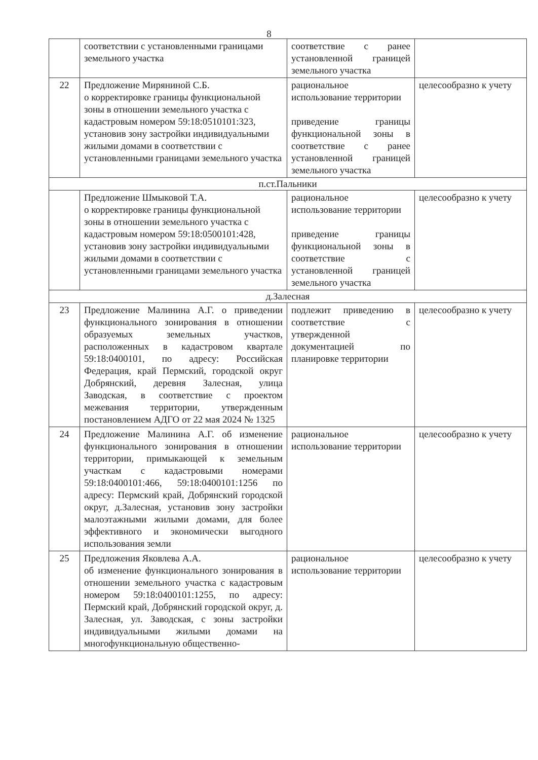8
| | соответствии с установленными границами земельного участка | соответствие с ранее установленной границей земельного участка | |
| 22 | Предложение Миряниной С.Б. о корректировке границы функциональной зоны в отношении земельного участка с кадастровым номером 59:18:0510101:323, установив зону застройки индивидуальными жилыми домами в соответствии с установленными границами земельного участка | рациональное использование территории приведение границы функциональной зоны в соответствие с ранее установленной границей земельного участка | целесообразно к учету |
| п.ст.Пальники | | | |
| | Предложение Шмыковой Т.А. о корректировке границы функциональной зоны в отношении земельного участка с кадастровым номером 59:18:0500101:428, установив зону застройки индивидуальными жилыми домами в соответствии с установленными границами земельного участка | рациональное использование территории приведение границы функциональной зоны в соответствие с установленной границей земельного участка | целесообразно к учету |
| д.Залесная | | | |
| 23 | Предложение Малинина А.Г. о приведении функционального зонирования в отношении образуемых земельных участков, расположенных в кадастровом квартале 59:18:0400101, по адресу: Российская Федерация, край Пермский, городской округ Добрянский, деревня Залесная, улица Заводская, в соответствие с проектом межевания территории, утвержденным постановлением АДГО от 22 мая 2024 № 1325 | подлежит приведению в соответствие с утвержденной документацией по планировке территории | целесообразно к учету |
| 24 | Предложение Малинина А.Г. об изменение функционального зонирования в отношении территории, примыкающей к земельным участкам с кадастровыми номерами 59:18:0400101:466, 59:18:0400101:1256 по адресу: Пермский край, Добрянский городской округ, д.Залесная, установив зону застройки малоэтажными жилыми домами, для более эффективного и экономически выгодного использования земли | рациональное использование территории | целесообразно к учету |
| 25 | Предложения Яковлева А.А. об изменение функционального зонирования в отношении земельного участка с кадастровым номером 59:18:0400101:1255, по адресу: Пермский край, Добрянский городской округ, д. Залесная, ул. Заводская, с зоны застройки индивидуальными жилыми домами на многофункциональную общественно- | рациональное использование территории | целесообразно к учету |